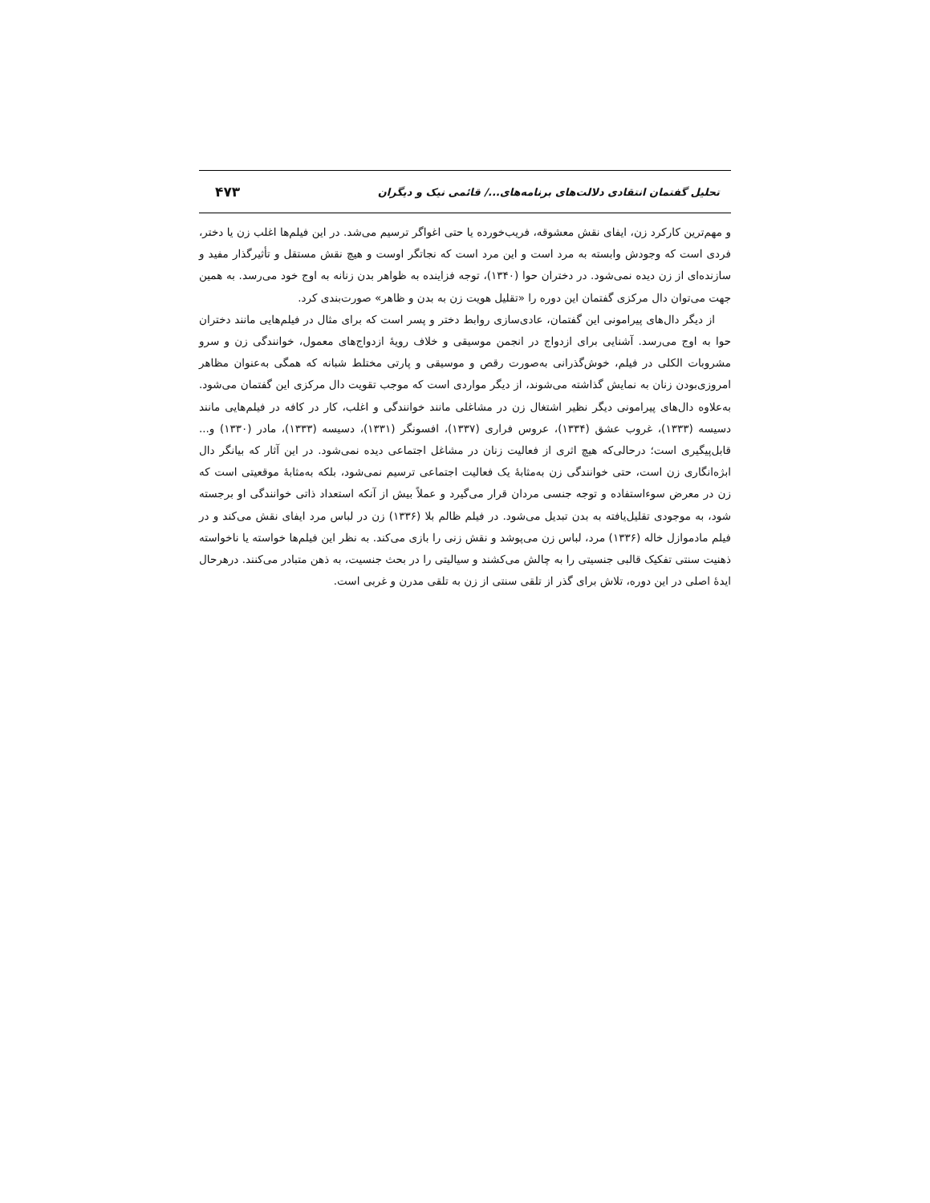تحلیل گفتمان انتقادی دلالت‌های برنامه‌های.../ قائمی نیک و دیگران ۴۷۳
و مهم‌ترین کارکرد زن، ایفای نقش معشوقه، فریب‌خورده یا حتی اغواگر ترسیم می‌شد. در این فیلم‌ها اغلب زن یا دختر، فردی است که وجودش وابسته به مرد است و این مرد است که نجاتگر اوست و هیچ نقش مستقل و تأثیرگذار مفید و سازنده‌ای از زن دیده نمی‌شود. در دختران حوا (۱۳۴۰)، توجه فزاینده به ظواهر بدن زنانه به اوج خود می‌رسد. به همین جهت می‌توان دال مرکزی گفتمان این دوره را «تقلیل هویت زن به بدن و ظاهر» صورت‌بندی کرد.
از دیگر دال‌های پیرامونی این گفتمان، عادی‌سازی روابط دختر و پسر است که برای مثال در فیلم‌هایی مانند دختران حوا به اوج می‌رسد. آشنایی برای ازدواج در انجمن موسیقی و خلاف رویهٔ ازدواج‌های معمول، خوانندگی زن و سرو مشروبات الکلی در فیلم، خوش‌گذرانی به‌صورت رقص و موسیقی و پارتی مختلط شبانه که همگی به‌عنوان مظاهر امروزی‌بودن زنان به نمایش گذاشته می‌شوند، از دیگر مواردی است که موجب تقویت دال مرکزی این گفتمان می‌شود. به‌علاوه دال‌های پیرامونی دیگر نظیر اشتغال زن در مشاغلی مانند خوانندگی و اغلب، کار در کافه در فیلم‌هایی مانند دسیسه (۱۳۳۳)، غروب عشق (۱۳۳۴)، عروس فراری (۱۳۳۷)، افسونگر (۱۳۳۱)، دسیسه (۱۳۳۳)، مادر (۱۳۳۰) و... قابل‌پیگیری است؛ درحالی‌که هیچ اثری از فعالیت زنان در مشاغل اجتماعی دیده نمی‌شود. در این آثار که بیانگر دال ابژه‌انگاری زن است، حتی خوانندگی زن به‌مثابهٔ یک فعالیت اجتماعی ترسیم نمی‌شود، بلکه به‌مثابهٔ موقعیتی است که زن در معرض سوءاستفاده و توجه جنسی مردان قرار می‌گیرد و عملاً بیش از آنکه استعداد ذاتی خوانندگی او برجسته شود، به موجودی تقلیل‌یافته به بدن تبدیل می‌شود. در فیلم ظالم بلا (۱۳۳۶) زن در لباس مرد ایفای نقش می‌کند و در فیلم مادموازل خاله (۱۳۳۶) مرد، لباس زن می‌پوشد و نقش زنی را بازی می‌کند. به نظر این فیلم‌ها خواسته یا ناخواسته ذهنیت سنتی تفکیک قالبی جنسیتی را به چالش می‌کشند و سیالیتی را در بحث جنسیت، به ذهن متبادر می‌کنند. درهرحال ایدهٔ اصلی در این دوره، تلاش برای گذر از تلقی سنتی از زن به تلقی مدرن و غربی است.